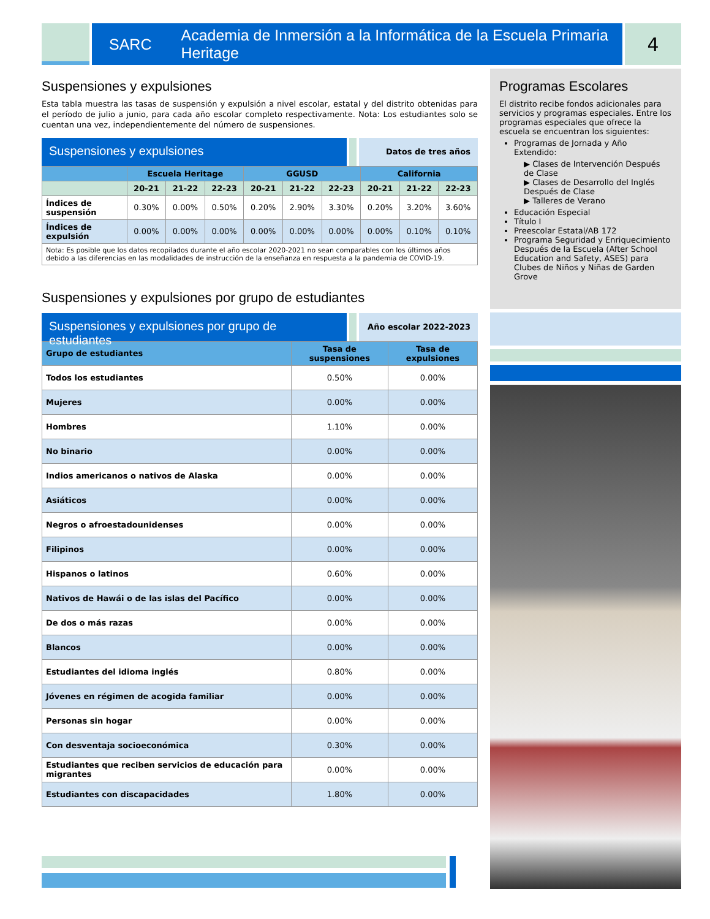SARC Academia de Inmersión a la Informática de la Escuela Primaria Heritage
4
Suspensiones y expulsiones
Esta tabla muestra las tasas de suspensión y expulsión a nivel escolar, estatal y del distrito obtenidas para el período de julio a junio, para cada año escolar completo respectivamente. Nota: Los estudiantes solo se cuentan una vez, independientemente del número de suspensiones.
Suspensiones y expulsiones
Datos de tres años
| | Escuela Heritage | | | GGUSD | | | California | | |
| --- | --- | --- | --- | --- | --- | --- | --- | --- | --- |
| | 20-21 | 21-22 | 22-23 | 20-21 | 21-22 | 22-23 | 20-21 | 21-22 | 22-23 |
| Índices de suspensión | 0.30% | 0.00% | 0.50% | 0.20% | 2.90% | 3.30% | 0.20% | 3.20% | 3.60% |
| Índices de expulsión | 0.00% | 0.00% | 0.00% | 0.00% | 0.00% | 0.00% | 0.00% | 0.10% | 0.10% |
| Nota: Es posible que los datos recopilados durante el año escolar 2020-2021 no sean comparables con los últimos años debido a las diferencias en las modalidades de instrucción de la enseñanza en respuesta a la pandemia de COVID-19. | | | | | | | | | |
Suspensiones y expulsiones por grupo de estudiantes
Suspensiones y expulsiones por grupo de estudiantes
Año escolar 2022-2023
| Grupo de estudiantes | Tasa de suspensiones | Tasa de expulsiones |
| --- | --- | --- |
| Todos los estudiantes | 0.50% | 0.00% |
| Mujeres | 0.00% | 0.00% |
| Hombres | 1.10% | 0.00% |
| No binario | 0.00% | 0.00% |
| Indios americanos o nativos de Alaska | 0.00% | 0.00% |
| Asiáticos | 0.00% | 0.00% |
| Negros o afroestadounidenses | 0.00% | 0.00% |
| Filipinos | 0.00% | 0.00% |
| Hispanos o latinos | 0.60% | 0.00% |
| Nativos de Hawái o de las islas del Pacífico | 0.00% | 0.00% |
| De dos o más razas | 0.00% | 0.00% |
| Blancos | 0.00% | 0.00% |
| Estudiantes del idioma inglés | 0.80% | 0.00% |
| Jóvenes en régimen de acogida familiar | 0.00% | 0.00% |
| Personas sin hogar | 0.00% | 0.00% |
| Con desventaja socioeconómica | 0.30% | 0.00% |
| Estudiantes que reciben servicios de educación para migrantes | 0.00% | 0.00% |
| Estudiantes con discapacidades | 1.80% | 0.00% |
Programas Escolares
El distrito recibe fondos adicionales para servicios y programas especiales. Entre los programas especiales que ofrece la escuela se encuentran los siguientes:
Programas de Jornada y Año Extendido:
▶ Clases de Intervención Después de Clase
▶ Clases de Desarrollo del Inglés Después de Clase
▶ Talleres de Verano
Educación Especial
Título I
Preescolar Estatal/AB 172
Programa Seguridad y Enriquecimiento Después de la Escuela (After School Education and Safety, ASES) para Clubes de Niños y Niñas de Garden Grove